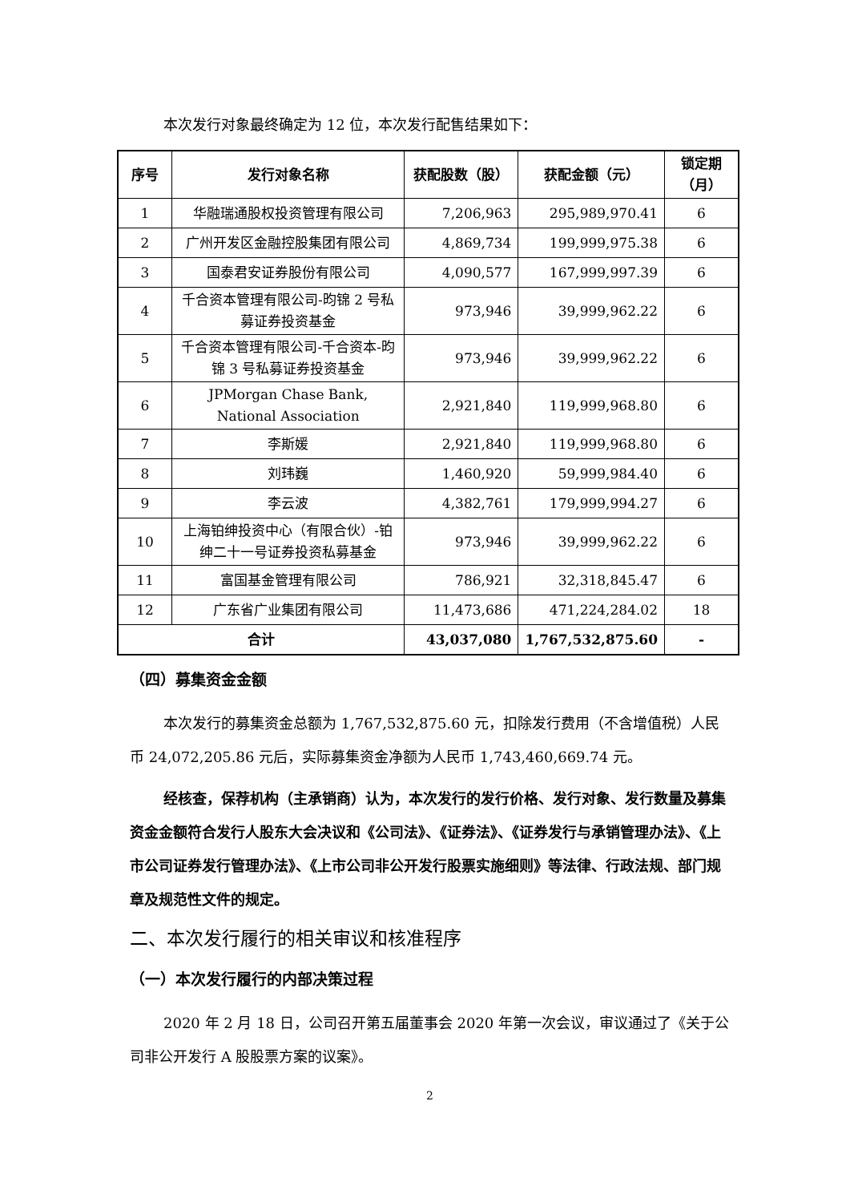本次发行对象最终确定为 12 位，本次发行配售结果如下：
| 序号 | 发行对象名称 | 获配股数（股） | 获配金额（元） | 锁定期（月） |
| --- | --- | --- | --- | --- |
| 1 | 华融瑞通股权投资管理有限公司 | 7,206,963 | 295,989,970.41 | 6 |
| 2 | 广州开发区金融控股集团有限公司 | 4,869,734 | 199,999,975.38 | 6 |
| 3 | 国泰君安证券股份有限公司 | 4,090,577 | 167,999,997.39 | 6 |
| 4 | 千合资本管理有限公司-昀锦 2 号私募证券投资基金 | 973,946 | 39,999,962.22 | 6 |
| 5 | 千合资本管理有限公司-千合资本-昀锦 3 号私募证券投资基金 | 973,946 | 39,999,962.22 | 6 |
| 6 | JPMorgan Chase Bank, National Association | 2,921,840 | 119,999,968.80 | 6 |
| 7 | 李斯媛 | 2,921,840 | 119,999,968.80 | 6 |
| 8 | 刘玮巍 | 1,460,920 | 59,999,984.40 | 6 |
| 9 | 李云波 | 4,382,761 | 179,999,994.27 | 6 |
| 10 | 上海铂绅投资中心（有限合伙）-铂绅二十一号证券投资私募基金 | 973,946 | 39,999,962.22 | 6 |
| 11 | 富国基金管理有限公司 | 786,921 | 32,318,845.47 | 6 |
| 12 | 广东省广业集团有限公司 | 11,473,686 | 471,224,284.02 | 18 |
| 合计 | | 43,037,080 | 1,767,532,875.60 | - |
（四）募集资金金额
本次发行的募集资金总额为 1,767,532,875.60 元，扣除发行费用（不含增值税）人民币 24,072,205.86 元后，实际募集资金净额为人民币 1,743,460,669.74 元。
经核查，保荐机构（主承销商）认为，本次发行的发行价格、发行对象、发行数量及募集资金金额符合发行人股东大会决议和《公司法》、《证券法》、《证券发行与承销管理办法》、《上市公司证券发行管理办法》、《上市公司非公开发行股票实施细则》等法律、行政法规、部门规章及规范性文件的规定。
二、本次发行履行的相关审议和核准程序
（一）本次发行履行的内部决策过程
2020 年 2 月 18 日，公司召开第五届董事会 2020 年第一次会议，审议通过了《关于公司非公开发行 A 股股票方案的议案》。
2